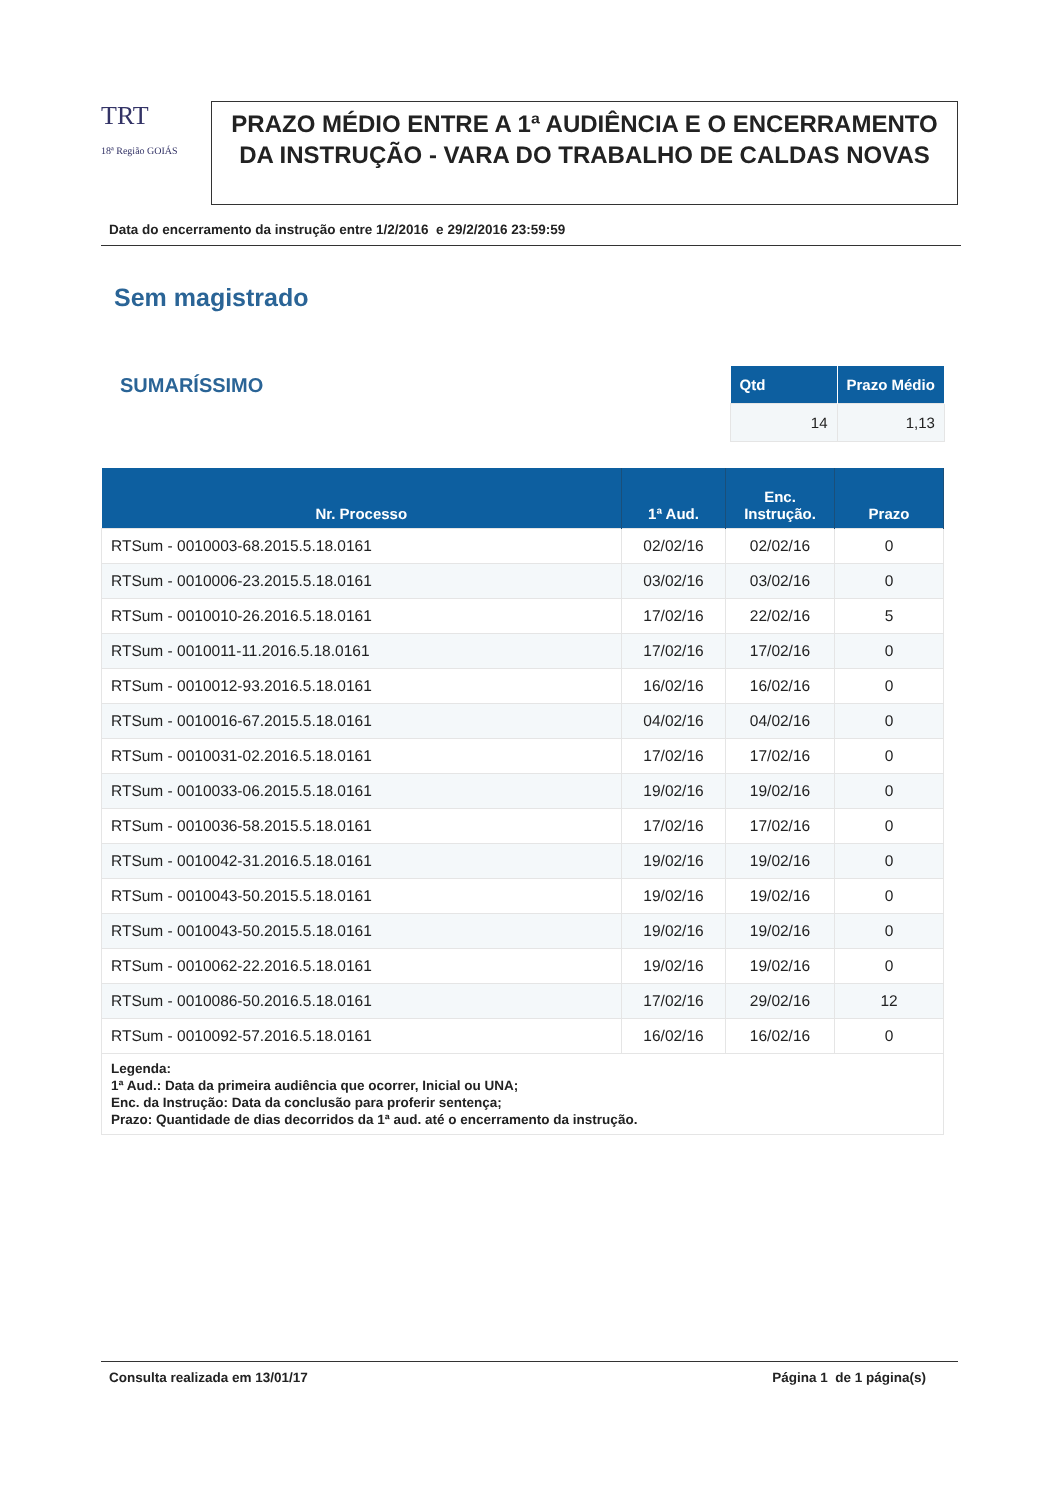TRT
18ª Região GOIÁS
PRAZO MÉDIO ENTRE A 1ª AUDIÊNCIA E O ENCERRAMENTO DA INSTRUÇÃO - VARA DO TRABALHO DE CALDAS NOVAS
Data do encerramento da instrução entre 1/2/2016 e 29/2/2016 23:59:59
Sem magistrado
SUMARÍSSIMO
| Qtd | Prazo Médio |
| --- | --- |
| 14 | 1,13 |
| Nr. Processo | 1ª Aud. | Enc. Instrução. | Prazo |
| --- | --- | --- | --- |
| RTSum - 0010003-68.2015.5.18.0161 | 02/02/16 | 02/02/16 | 0 |
| RTSum - 0010006-23.2015.5.18.0161 | 03/02/16 | 03/02/16 | 0 |
| RTSum - 0010010-26.2016.5.18.0161 | 17/02/16 | 22/02/16 | 5 |
| RTSum - 0010011-11.2016.5.18.0161 | 17/02/16 | 17/02/16 | 0 |
| RTSum - 0010012-93.2016.5.18.0161 | 16/02/16 | 16/02/16 | 0 |
| RTSum - 0010016-67.2015.5.18.0161 | 04/02/16 | 04/02/16 | 0 |
| RTSum - 0010031-02.2016.5.18.0161 | 17/02/16 | 17/02/16 | 0 |
| RTSum - 0010033-06.2015.5.18.0161 | 19/02/16 | 19/02/16 | 0 |
| RTSum - 0010036-58.2015.5.18.0161 | 17/02/16 | 17/02/16 | 0 |
| RTSum - 0010042-31.2016.5.18.0161 | 19/02/16 | 19/02/16 | 0 |
| RTSum - 0010043-50.2015.5.18.0161 | 19/02/16 | 19/02/16 | 0 |
| RTSum - 0010043-50.2015.5.18.0161 | 19/02/16 | 19/02/16 | 0 |
| RTSum - 0010062-22.2016.5.18.0161 | 19/02/16 | 19/02/16 | 0 |
| RTSum - 0010086-50.2016.5.18.0161 | 17/02/16 | 29/02/16 | 12 |
| RTSum - 0010092-57.2016.5.18.0161 | 16/02/16 | 16/02/16 | 0 |
| Legenda: 1ª Aud.: Data da primeira audiência que ocorrer, Inicial ou UNA; Enc. da Instrução: Data da conclusão para proferir sentença; Prazo: Quantidade de dias decorridos da 1ª aud. até o encerramento da instrução. | | | |
Consulta realizada em 13/01/17 Página 1 de 1 página(s)